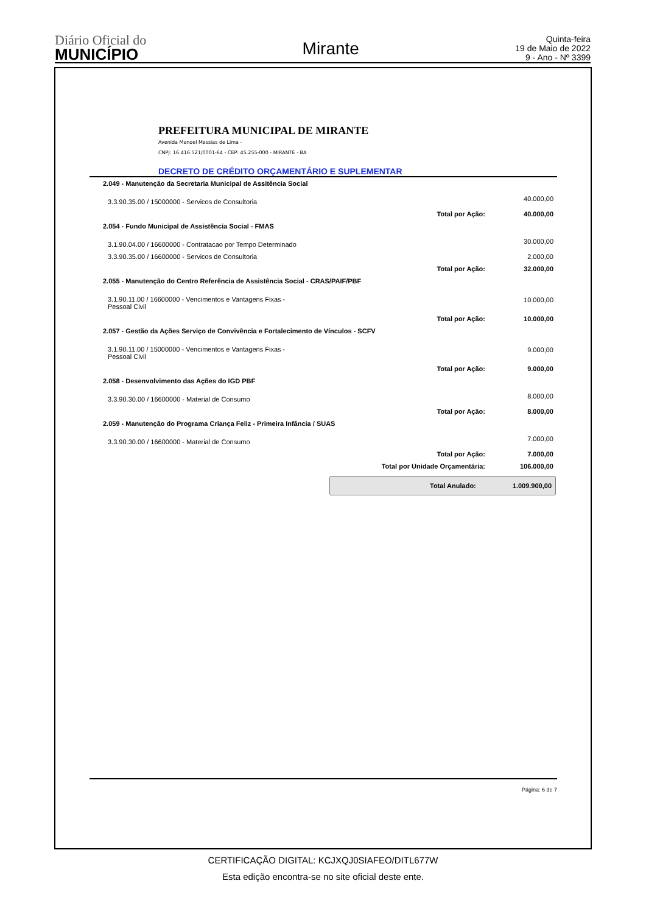Diário Oficial do
MUNICÍPIO
Mirante
Quinta-feira
19 de Maio de 2022
9 - Ano - Nº 3399
PREFEITURA MUNICIPAL DE MIRANTE
Avenida Manoel Messias de Lima -
CNPJ: 16.416.521/0001-64 - CEP: 45.255-000 - MIRANTE - BA
DECRETO DE CRÉDITO ORÇAMENTÁRIO E SUPLEMENTAR
| 2.049 - Manutenção da Secretaria Municipal de Assitência Social | | |
| 3.3.90.35.00 / 15000000 - Servicos de Consultoria | | 40.000,00 |
| | Total por Ação: | 40.000,00 |
| 2.054 - Fundo Municipal de Assistência Social - FMAS | | |
| 3.1.90.04.00 / 16600000 - Contratacao por Tempo Determinado | | 30.000,00 |
| 3.3.90.35.00 / 16600000 - Servicos de Consultoria | | 2.000,00 |
| | Total por Ação: | 32.000,00 |
| 2.055 - Manutenção do Centro Referência de Assistência Social - CRAS/PAIF/PBF | | |
| 3.1.90.11.00 / 16600000 - Vencimentos e Vantagens Fixas - Pessoal Civil | | 10.000,00 |
| | Total por Ação: | 10.000,00 |
| 2.057 - Gestão da Ações Serviço de Convivência e Fortalecimento de Vínculos - SCFV | | |
| 3.1.90.11.00 / 15000000 - Vencimentos e Vantagens Fixas - Pessoal Civil | | 9.000,00 |
| | Total por Ação: | 9.000,00 |
| 2.058 - Desenvolvimento das Ações do IGD PBF | | |
| 3.3.90.30.00 / 16600000 - Material de Consumo | | 8.000,00 |
| | Total por Ação: | 8.000,00 |
| 2.059 - Manutenção do Programa Criança Feliz - Primeira Infância / SUAS | | |
| 3.3.90.30.00 / 16600000 - Material de Consumo | | 7.000,00 |
| | Total por Ação: | 7.000,00 |
| | Total por Unidade Orçamentária: | 106.000,00 |
Total Anulado: 1.009.900,00
Página: 6 de 7
CERTIFICAÇÃO DIGITAL: KCJXQJ0SIAFEO/DITL677W
Esta edição encontra-se no site oficial deste ente.